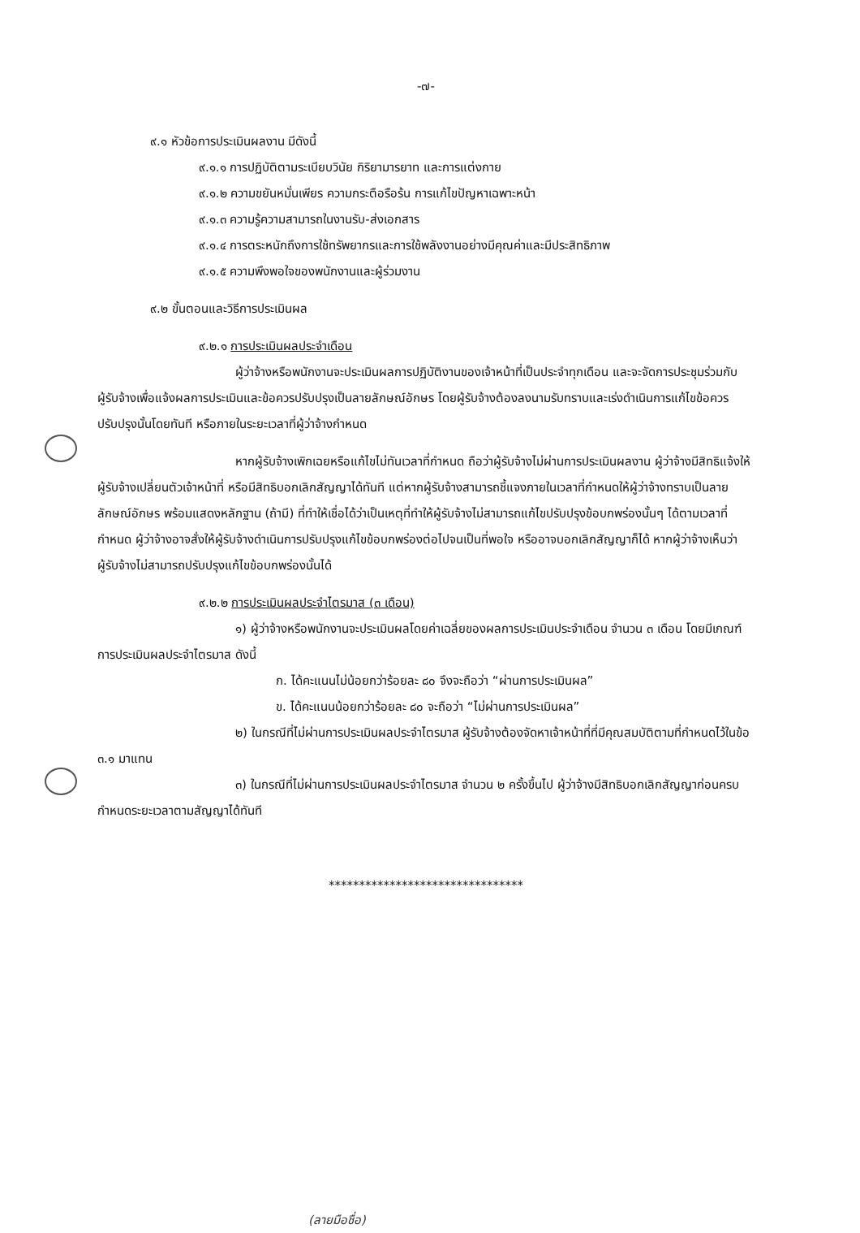-๗-
๙.๑ หัวข้อการประเมินผลงาน มีดังนี้
๙.๑.๑ การปฏิบัติตามระเบียบวินัย กิริยามารยาท และการแต่งกาย
๙.๑.๒ ความขยันหมั่นเพียร ความกระตือรือร้น การแก้ไขปัญหาเฉพาะหน้า
๙.๑.๓ ความรู้ความสามารถในงานรับ-ส่งเอกสาร
๙.๑.๔ การตระหนักถึงการใช้ทรัพยากรและการใช้พลังงานอย่างมีคุณค่าและมีประสิทธิภาพ
๙.๑.๕ ความพึงพอใจของพนักงานและผู้ร่วมงาน
๙.๒ ขั้นตอนและวิธีการประเมินผล
๙.๒.๑ การประเมินผลประจำเดือน
ผู้ว่าจ้างหรือพนักงานจะประเมินผลการปฏิบัติงานของเจ้าหน้าที่เป็นประจำทุกเดือน และจะจัดการประชุมร่วมกับผู้รับจ้างเพื่อแจ้งผลการประเมินและข้อควรปรับปรุงเป็นลายลักษณ์อักษร โดยผู้รับจ้างต้องลงนามรับทราบและเร่งดำเนินการแก้ไขข้อควรปรับปรุงนั้นโดยทันที หรือภายในระยะเวลาที่ผู้ว่าจ้างกำหนด
หากผู้รับจ้างเพิกเฉยหรือแก้ไขไม่ทันเวลาที่กำหนด ถือว่าผู้รับจ้างไม่ผ่านการประเมินผลงาน ผู้ว่าจ้างมีสิทธิแจ้งให้ผู้รับจ้างเปลี่ยนตัวเจ้าหน้าที่ หรือมีสิทธิบอกเลิกสัญญาได้ทันที แต่หากผู้รับจ้างสามารถชี้แจงภายในเวลาที่กำหนดให้ผู้ว่าจ้างทราบเป็นลายลักษณ์อักษร พร้อมแสดงหลักฐาน (ถ้ามี) ที่ทำให้เชื่อได้ว่าเป็นเหตุที่ทำให้ผู้รับจ้างไม่สามารถแก้ไขปรับปรุงข้อบกพร่องนั้นๆ ได้ตามเวลาที่กำหนด ผู้ว่าจ้างอาจสั่งให้ผู้รับจ้างดำเนินการปรับปรุงแก้ไขข้อบกพร่องต่อไปจนเป็นที่พอใจ หรืออาจบอกเลิกสัญญาก็ได้ หากผู้ว่าจ้างเห็นว่าผู้รับจ้างไม่สามารถปรับปรุงแก้ไขข้อบกพร่องนั้นได้
๙.๒.๒ การประเมินผลประจำไตรมาส (๓ เดือน)
๑) ผู้ว่าจ้างหรือพนักงานจะประเมินผลโดยค่าเฉลี่ยของผลการประเมินประจำเดือน จำนวน ๓ เดือน โดยมีเกณฑ์การประเมินผลประจำไตรมาส ดังนี้
ก. ได้คะแนนไม่น้อยกว่าร้อยละ ๘๐ จึงจะถือว่า “ผ่านการประเมินผล”
ข. ได้คะแนนน้อยกว่าร้อยละ ๘๐ จะถือว่า “ไม่ผ่านการประเมินผล”
๒) ในกรณีที่ไม่ผ่านการประเมินผลประจำไตรมาส ผู้รับจ้างต้องจัดหาเจ้าหน้าที่ที่มีคุณสมบัติตามที่กำหนดไว้ในข้อ ๓.๑ มาแทน
๓) ในกรณีที่ไม่ผ่านการประเมินผลประจำไตรมาส จำนวน ๒ ครั้งขึ้นไป ผู้ว่าจ้างมีสิทธิบอกเลิกสัญญาก่อนครบกำหนดระยะเวลาตามสัญญาได้ทันที
********************************
(ลายมือชื่อ)